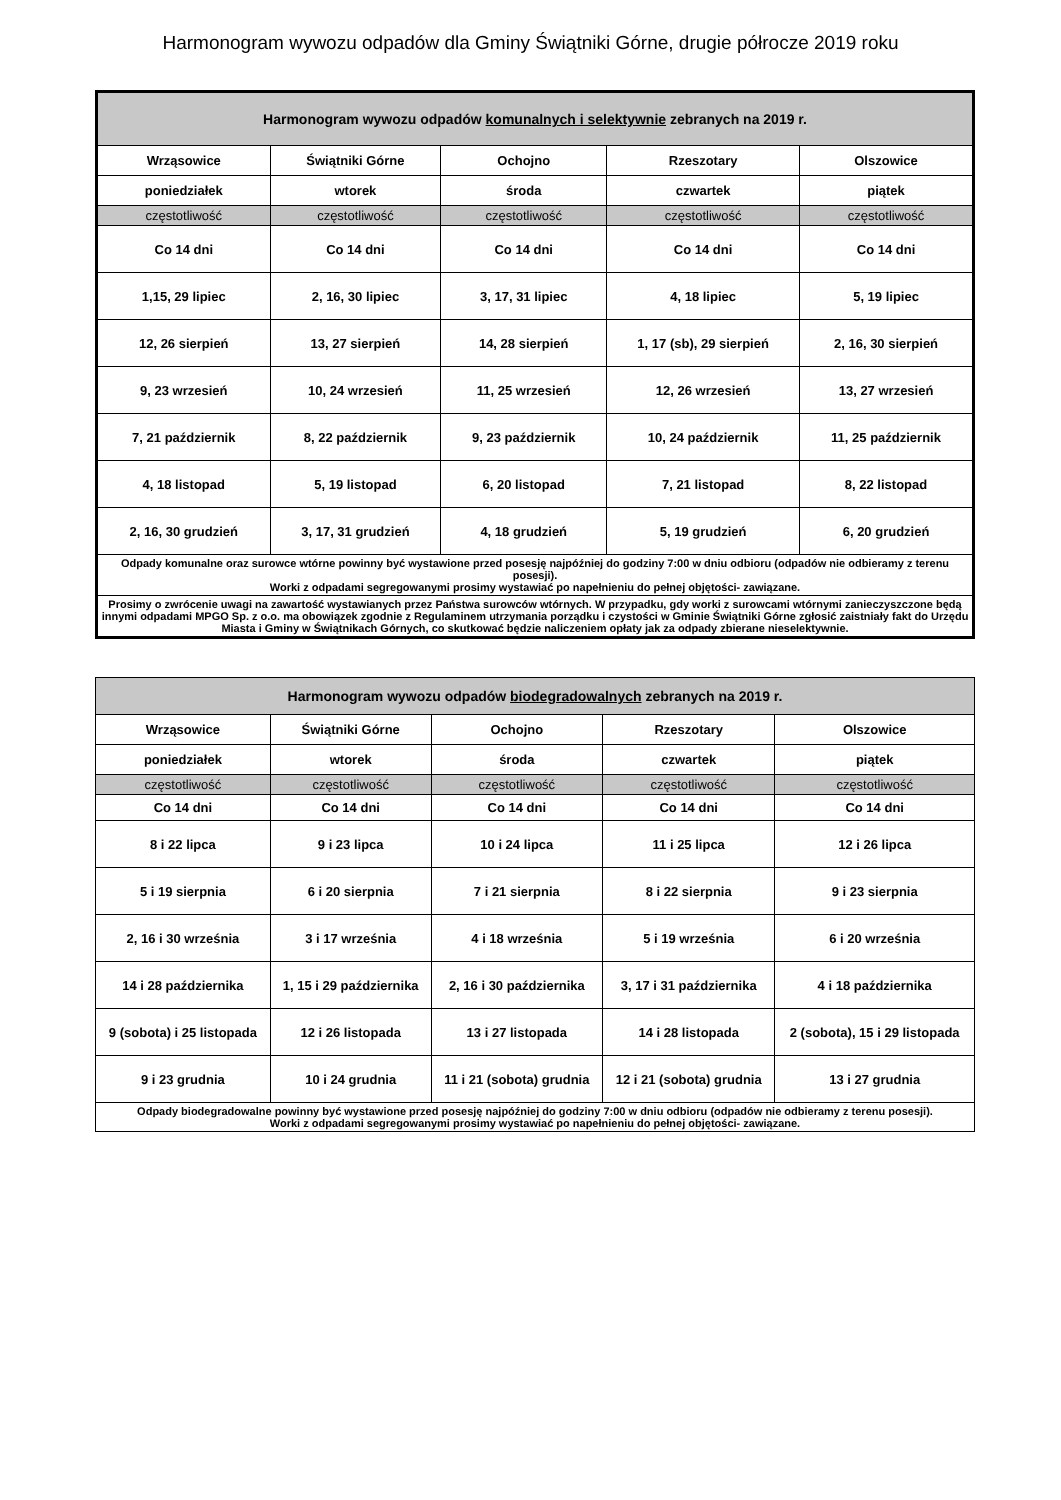Harmonogram wywozu odpadów dla Gminy Świątniki Górne, drugie półrocze 2019 roku
| Harmonogram wywozu odpadów komunalnych i selektywnie zebranych na 2019 r. | | | | |
| --- | --- | --- | --- | --- |
| Wrząsowice | Świątniki Górne | Ochojno | Rzeszotary | Olszowice |
| poniedziałek | wtorek | środa | czwartek | piątek |
| częstotliwość | częstotliwość | częstotliwość | częstotliwość | częstotliwość |
| Co 14 dni | Co 14 dni | Co 14 dni | Co 14 dni | Co 14 dni |
| 1,15, 29 lipiec | 2, 16, 30 lipiec | 3, 17, 31 lipiec | 4, 18 lipiec | 5, 19 lipiec |
| 12, 26 sierpień | 13, 27 sierpień | 14, 28 sierpień | 1, 17 (sb), 29 sierpień | 2, 16, 30 sierpień |
| 9, 23 wrzesień | 10, 24 wrzesień | 11, 25 wrzesień | 12, 26 wrzesień | 13, 27 wrzesień |
| 7, 21 październik | 8, 22 październik | 9, 23 październik | 10, 24 październik | 11, 25 październik |
| 4, 18 listopad | 5, 19 listopad | 6, 20 listopad | 7, 21 listopad | 8, 22 listopad |
| 2, 16, 30 grudzień | 3, 17, 31 grudzień | 4, 18 grudzień | 5, 19 grudzień | 6, 20 grudzień |
| Odpady komunalne oraz surowce wtórne powinny być wystawione przed posesję najpóźniej do godziny 7:00 w dniu odbioru (odpadów nie odbieramy z terenu posesji). Worki z odpadami segregowanymi prosimy wystawiać po napełnieniu do pełnej objętości- zawiązane. | | | | |
| Prosimy o zwrócenie uwagi na zawartość wystawianych przez Państwa surowców wtórnych. W przypadku, gdy worki z surowcami wtórnymi zanieczyszczone będą innymi odpadami MPGO Sp. z o.o. ma obowiązek zgodnie z Regulaminem utrzymania porządku i czystości w Gminie Świątniki Górne zgłosić zaistniały fakt do Urzędu Miasta i Gminy w Świątnikach Górnych, co skutkować będzie naliczeniem opłaty jak za odpady zbierane nieselektywnie. | | | | |
| Harmonogram wywozu odpadów biodegradowalnych zebranych na 2019 r. | | | | |
| --- | --- | --- | --- | --- |
| Wrząsowice | Świątniki Górne | Ochojno | Rzeszotary | Olszowice |
| poniedziałek | wtorek | środa | czwartek | piątek |
| częstotliwość | częstotliwość | częstotliwość | częstotliwość | częstotliwość |
| Co 14 dni | Co 14 dni | Co 14 dni | Co 14 dni | Co 14 dni |
| 8 i 22 lipca | 9 i 23 lipca | 10 i 24 lipca | 11 i 25 lipca | 12 i 26 lipca |
| 5 i 19 sierpnia | 6 i 20 sierpnia | 7 i 21 sierpnia | 8 i 22 sierpnia | 9 i 23 sierpnia |
| 2, 16 i 30 września | 3 i 17 września | 4 i 18 września | 5 i 19 września | 6 i 20 września |
| 14 i 28 października | 1, 15 i 29 października | 2, 16 i 30 października | 3, 17 i 31 października | 4 i 18 października |
| 9 (sobota) i 25 listopada | 12 i 26 listopada | 13 i 27 listopada | 14 i 28 listopada | 2 (sobota), 15 i 29 listopada |
| 9 i 23 grudnia | 10 i 24 grudnia | 11 i 21 (sobota) grudnia | 12 i 21 (sobota) grudnia | 13 i 27 grudnia |
| Odpady biodegradowalne powinny być wystawione przed posesję najpóźniej do godziny 7:00 w dniu odbioru (odpadów nie odbieramy z terenu posesji). Worki z odpadami segregowanymi prosimy wystawiać po napełnieniu do pełnej objętości- zawiązane. | | | | |